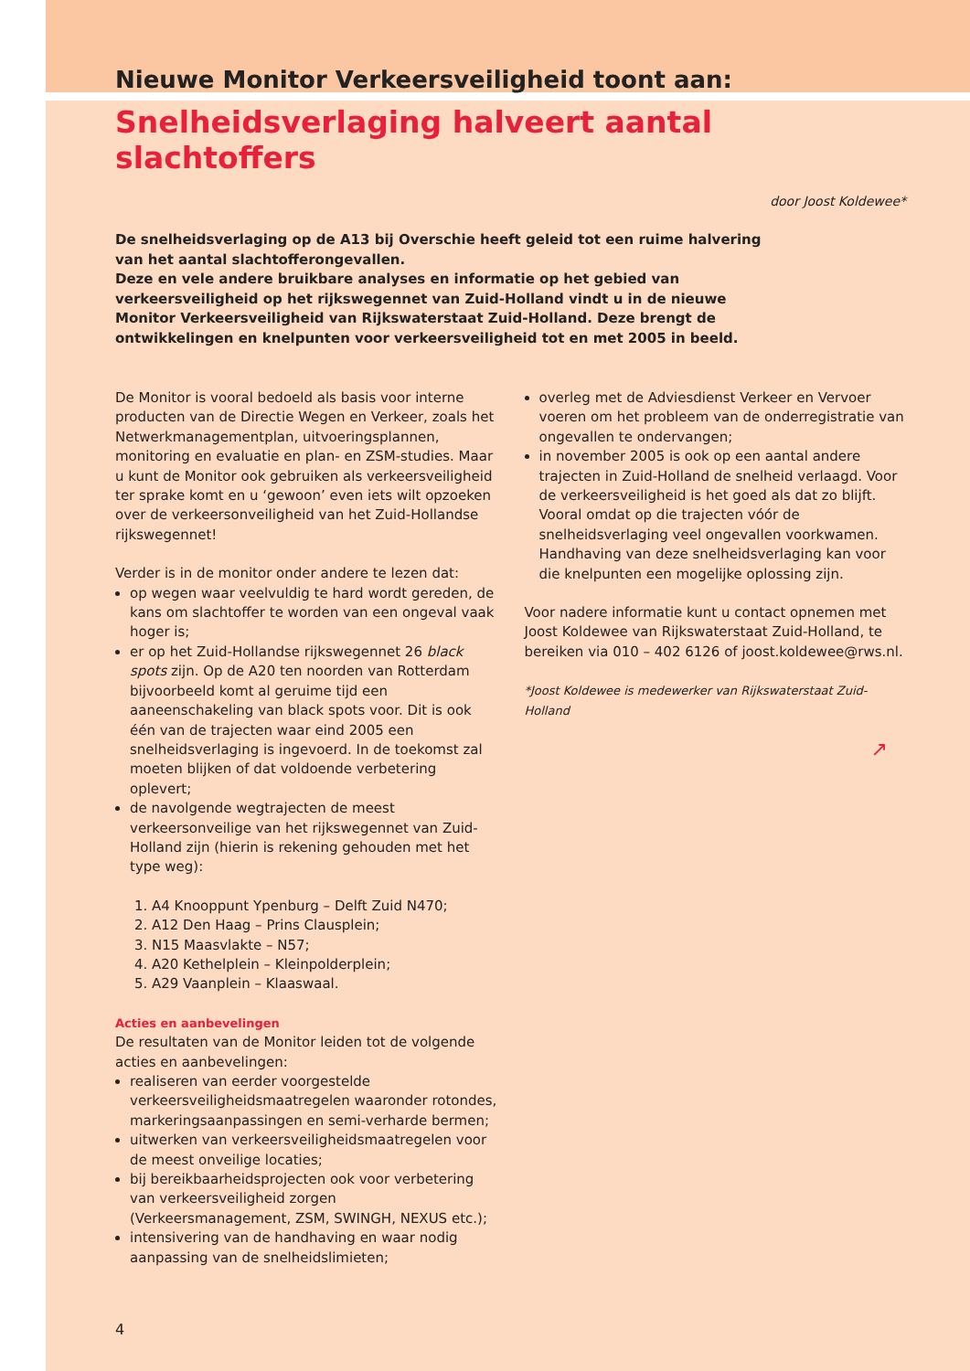Nieuwe Monitor Verkeersveiligheid toont aan:
Snelheidsverlaging halveert aantal slachtoffers
door Joost Koldewee*
De snelheidsverlaging op de A13 bij Overschie heeft geleid tot een ruime halvering van het aantal slachtofferongevallen.
Deze en vele andere bruikbare analyses en informatie op het gebied van verkeersveiligheid op het rijkswegennet van Zuid-Holland vindt u in de nieuwe Monitor Verkeersveiligheid van Rijkswaterstaat Zuid-Holland. Deze brengt de ontwikkelingen en knelpunten voor verkeersveiligheid tot en met 2005 in beeld.
De Monitor is vooral bedoeld als basis voor interne producten van de Directie Wegen en Verkeer, zoals het Netwerkmanagementplan, uitvoeringsplannen, monitoring en evaluatie en plan- en ZSM-studies. Maar u kunt de Monitor ook gebruiken als verkeersveiligheid ter sprake komt en u ‘gewoon’ even iets wilt opzoeken over de verkeersonveiligheid van het Zuid-Hollandse rijkswegennet!
Verder is in de monitor onder andere te lezen dat:
op wegen waar veelvuldig te hard wordt gereden, de kans om slachtoffer te worden van een ongeval vaak hoger is;
er op het Zuid-Hollandse rijkswegennet 26 black spots zijn. Op de A20 ten noorden van Rotterdam bijvoorbeeld komt al geruime tijd een aaneenschakeling van black spots voor. Dit is ook één van de trajecten waar eind 2005 een snelheidsverlaging is ingevoerd. In de toekomst zal moeten blijken of dat voldoende verbetering oplevert;
de navolgende wegtrajecten de meest verkeersonveilige van het rijkswegennet van Zuid-Holland zijn (hierin is rekening gehouden met het type weg):
1. A4 Knooppunt Ypenburg – Delft Zuid N470;
2. A12 Den Haag – Prins Clausplein;
3. N15 Maasvlakte – N57;
4. A20 Kethelplein – Kleinpolderplein;
5. A29 Vaanplein – Klaaswaal.
Acties en aanbevelingen
De resultaten van de Monitor leiden tot de volgende acties en aanbevelingen:
realiseren van eerder voorgestelde verkeersveiligheidsmaatregelen waaronder rotondes, markeringsaanpassingen en semi-verharde bermen;
uitwerken van verkeersveiligheidsmaatregelen voor de meest onveilige locaties;
bij bereikbaarheidsprojecten ook voor verbetering van verkeersveiligheid zorgen (Verkeersmanagement, ZSM, SWINGH, NEXUS etc.);
intensivering van de handhaving en waar nodig aanpassing van de snelheidslimieten;
overleg met de Adviesdienst Verkeer en Vervoer voeren om het probleem van de onderregistratie van ongevallen te ondervangen;
in november 2005 is ook op een aantal andere trajecten in Zuid-Holland de snelheid verlaagd. Voor de verkeersveiligheid is het goed als dat zo blijft. Vooral omdat op die trajecten vóór de snelheidsverlaging veel ongevallen voorkwamen. Handhaving van deze snelheidsverlaging kan voor die knelpunten een mogelijke oplossing zijn.
Voor nadere informatie kunt u contact opnemen met Joost Koldewee van Rijkswaterstaat Zuid-Holland, te bereiken via 010 – 402 6126 of joost.koldewee@rws.nl.
*Joost Koldewee is medewerker van Rijkswaterstaat Zuid-Holland
↗
4